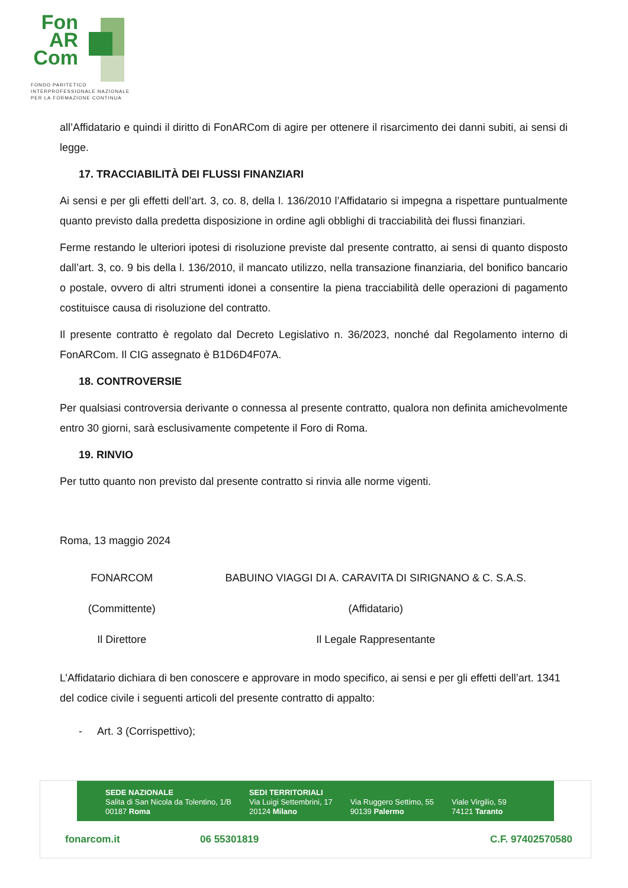Fon
AR
Com
FONDO PARITETICO
INTERPROFESSIONALE NAZIONALE
PER LA FORMAZIONE CONTINUA
all’Affidatario e quindi il diritto di FonARCom di agire per ottenere il risarcimento dei danni subiti, ai sensi di legge.
17. TRACCIABILITÀ DEI FLUSSI FINANZIARI
Ai sensi e per gli effetti dell’art. 3, co. 8, della l. 136/2010 l’Affidatario si impegna a rispettare puntualmente quanto previsto dalla predetta disposizione in ordine agli obblighi di tracciabilità dei flussi finanziari.
Ferme restando le ulteriori ipotesi di risoluzione previste dal presente contratto, ai sensi di quanto disposto dall’art. 3, co. 9 bis della l. 136/2010, il mancato utilizzo, nella transazione finanziaria, del bonifico bancario o postale, ovvero di altri strumenti idonei a consentire la piena tracciabilità delle operazioni di pagamento costituisce causa di risoluzione del contratto.
Il presente contratto è regolato dal Decreto Legislativo n. 36/2023, nonché dal Regolamento interno di FonARCom. Il CIG assegnato è B1D6D4F07A.
18. CONTROVERSIE
Per qualsiasi controversia derivante o connessa al presente contratto, qualora non definita amichevolmente entro 30 giorni, sarà esclusivamente competente il Foro di Roma.
19. RINVIO
Per tutto quanto non previsto dal presente contratto si rinvia alle norme vigenti.
Roma, 13 maggio 2024
FONARCOM
(Committente)
Il Direttore
BABUINO VIAGGI DI A. CARAVITA DI SIRIGNANO & C. S.A.S.
(Affidatario)
Il Legale Rappresentante
L’Affidatario dichiara di ben conoscere e approvare in modo specifico, ai sensi e per gli effetti dell’art. 1341 del codice civile i seguenti articoli del presente contratto di appalto:
- Art. 3 (Corrispettivo);
SEDE NAZIONALE
Salita di San Nicola da Tolentino, 1/B
00187 Roma
SEDI TERRITORIALI
Via Luigi Settembrini, 17
20124 Milano
Via Ruggero Settimo, 55
90139 Palermo
Viale Virgilio, 59
74121 Taranto
fonarcom.it 06 55301819 C.F. 97402570580